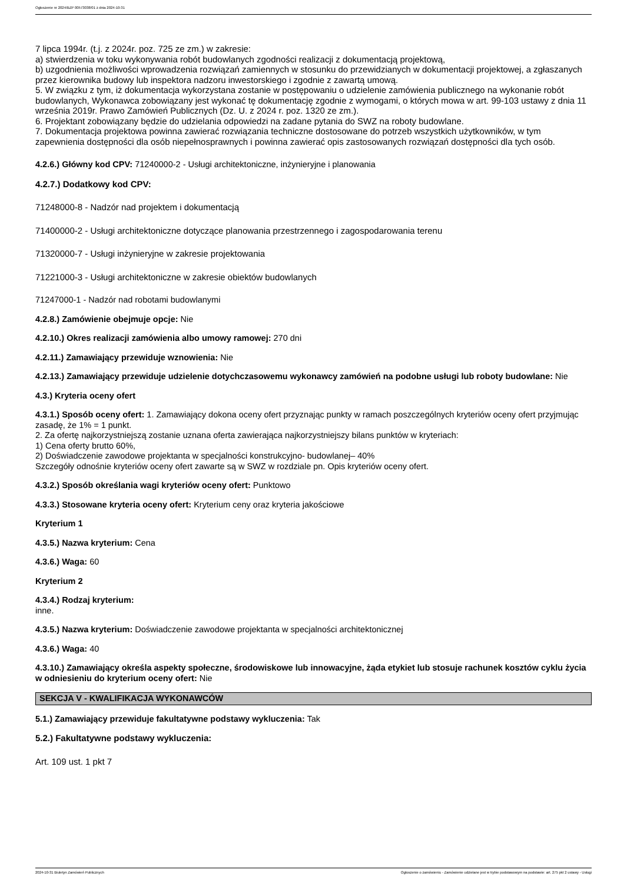Ogłoszenie nr 2024/BZP 00573038/01 z dnia 2024-10-31
7 lipca 1994r. (t.j. z 2024r. poz. 725 ze zm.) w zakresie:
a) stwierdzenia w toku wykonywania robót budowlanych zgodności realizacji z dokumentacją projektową,
b) uzgodnienia możliwości wprowadzenia rozwiązań zamiennych w stosunku do przewidzianych w dokumentacji projektowej, a zgłaszanych przez kierownika budowy lub inspektora nadzoru inwestorskiego i zgodnie z zawartą umową.
5. W związku z tym, iż dokumentacja wykorzystana zostanie w postępowaniu o udzielenie zamówienia publicznego na wykonanie robót budowlanych, Wykonawca zobowiązany jest wykonać tę dokumentację zgodnie z wymogami, o których mowa w art. 99-103 ustawy z dnia 11 września 2019r. Prawo Zamówień Publicznych (Dz. U. z 2024 r. poz. 1320 ze zm.).
6. Projektant zobowiązany będzie do udzielania odpowiedzi na zadane pytania do SWZ na roboty budowlane.
7. Dokumentacja projektowa powinna zawierać rozwiązania techniczne dostosowane do potrzeb wszystkich użytkowników, w tym zapewnienia dostępności dla osób niepełnosprawnych i powinna zawierać opis zastosowanych rozwiązań dostępności dla tych osób.
4.2.6.) Główny kod CPV: 71240000-2 - Usługi architektoniczne, inżynieryjne i planowania
4.2.7.) Dodatkowy kod CPV:
71248000-8 - Nadzór nad projektem i dokumentacją
71400000-2 - Usługi architektoniczne dotyczące planowania przestrzennego i zagospodarowania terenu
71320000-7 - Usługi inżynieryjne w zakresie projektowania
71221000-3 - Usługi architektoniczne w zakresie obiektów budowlanych
71247000-1 - Nadzór nad robotami budowlanymi
4.2.8.) Zamówienie obejmuje opcje: Nie
4.2.10.) Okres realizacji zamówienia albo umowy ramowej: 270 dni
4.2.11.) Zamawiający przewiduje wznowienia: Nie
4.2.13.) Zamawiający przewiduje udzielenie dotychczasowemu wykonawcy zamówień na podobne usługi lub roboty budowlane: Nie
4.3.) Kryteria oceny ofert
4.3.1.) Sposób oceny ofert: 1. Zamawiający dokona oceny ofert przyznając punkty w ramach poszczególnych kryteriów oceny ofert przyjmując zasadę, że 1% = 1 punkt.
2. Za ofertę najkorzystniejszą zostanie uznana oferta zawierająca najkorzystniejszy bilans punktów w kryteriach:
1) Cena oferty brutto 60%,
2) Doświadczenie zawodowe projektanta w specjalności konstrukcyjno- budowlanej– 40%
Szczegóły odnośnie kryteriów oceny ofert zawarte są w SWZ w rozdziale pn. Opis kryteriów oceny ofert.
4.3.2.) Sposób określania wagi kryteriów oceny ofert: Punktowo
4.3.3.) Stosowane kryteria oceny ofert: Kryterium ceny oraz kryteria jakościowe
Kryterium 1
4.3.5.) Nazwa kryterium: Cena
4.3.6.) Waga: 60
Kryterium 2
4.3.4.) Rodzaj kryterium:
inne.
4.3.5.) Nazwa kryterium: Doświadczenie zawodowe projektanta w specjalności architektonicznej
4.3.6.) Waga: 40
4.3.10.) Zamawiający określa aspekty społeczne, środowiskowe lub innowacyjne, żąda etykiet lub stosuje rachunek kosztów cyklu życia w odniesieniu do kryterium oceny ofert: Nie
SEKCJA V - KWALIFIKACJA WYKONAWCÓW
5.1.) Zamawiający przewiduje fakultatywne podstawy wykluczenia: Tak
5.2.) Fakultatywne podstawy wykluczenia:
Art. 109 ust. 1 pkt 7
2024-10-31 Biuletyn Zamówień Publicznych Ogłoszenie o zamówieniu - Zamówienie udzielane jest w trybie podstawowym na podstawie: art. 275 pkt 2 ustawy - Usługi